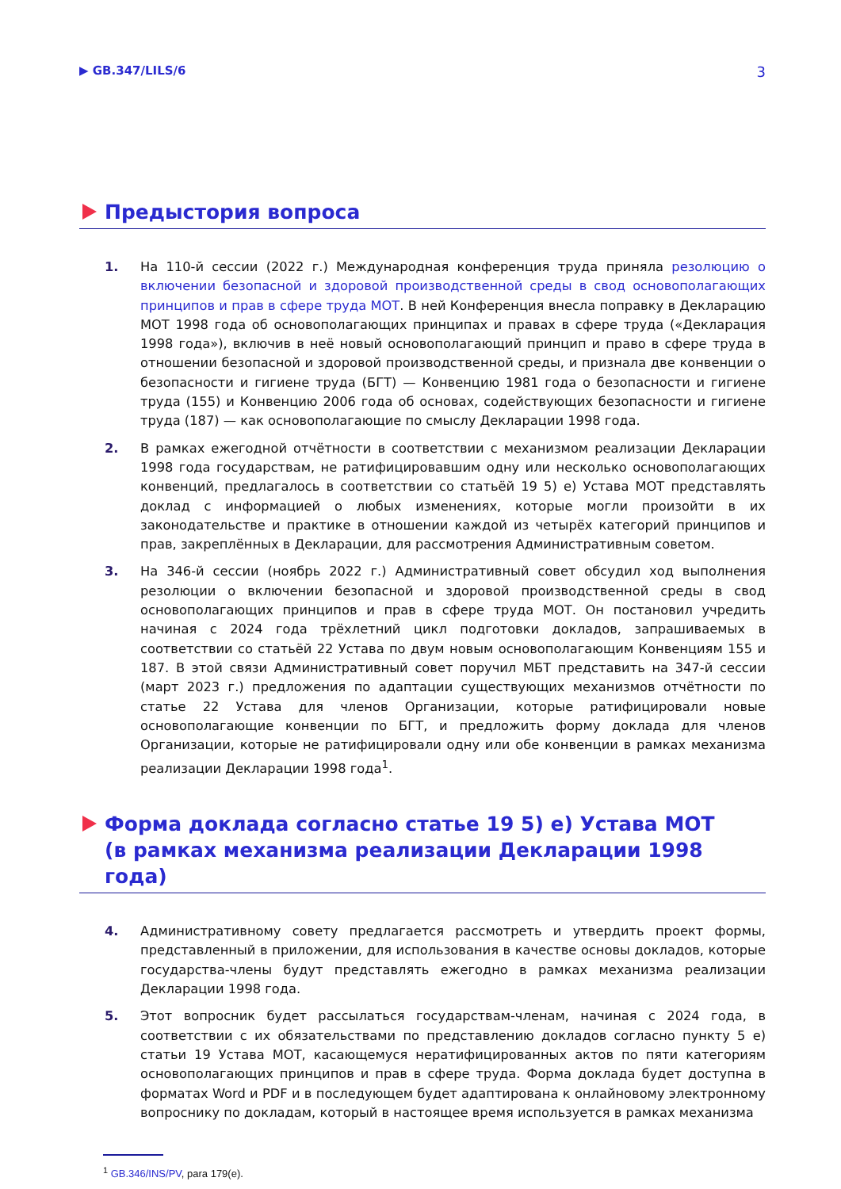▶ GB.347/LILS/6 3
Предыстория вопроса
1. На 110-й сессии (2022 г.) Международная конференция труда приняла резолюцию о включении безопасной и здоровой производственной среды в свод основополагающих принципов и прав в сфере труда МОТ. В ней Конференция внесла поправку в Декларацию МОТ 1998 года об основополагающих принципах и правах в сфере труда («Декларация 1998 года»), включив в неё новый основополагающий принцип и право в сфере труда в отношении безопасной и здоровой производственной среды, и признала две конвенции о безопасности и гигиене труда (БГТ) — Конвенцию 1981 года о безопасности и гигиене труда (155) и Конвенцию 2006 года об основах, содействующих безопасности и гигиене труда (187) — как основополагающие по смыслу Декларации 1998 года.
2. В рамках ежегодной отчётности в соответствии с механизмом реализации Декларации 1998 года государствам, не ратифицировавшим одну или несколько основополагающих конвенций, предлагалось в соответствии со статьёй 19 5) e) Устава МОТ представлять доклад с информацией о любых изменениях, которые могли произойти в их законодательстве и практике в отношении каждой из четырёх категорий принципов и прав, закреплённых в Декларации, для рассмотрения Административным советом.
3. На 346-й сессии (ноябрь 2022 г.) Административный совет обсудил ход выполнения резолюции о включении безопасной и здоровой производственной среды в свод основополагающих принципов и прав в сфере труда МОТ. Он постановил учредить начиная с 2024 года трёхлетний цикл подготовки докладов, запрашиваемых в соответствии со статьёй 22 Устава по двум новым основополагающим Конвенциям 155 и 187. В этой связи Административный совет поручил МБТ представить на 347-й сессии (март 2023 г.) предложения по адаптации существующих механизмов отчётности по статье 22 Устава для членов Организации, которые ратифицировали новые основополагающие конвенции по БГТ, и предложить форму доклада для членов Организации, которые не ратифицировали одну или обе конвенции в рамках механизма реализации Декларации 1998 года<sup>1</sup>.
Форма доклада согласно статье 19 5) e) Устава МОТ
(в рамках механизма реализации Декларации 1998 года)
4. Административному совету предлагается рассмотреть и утвердить проект формы, представленный в приложении, для использования в качестве основы докладов, которые государства-члены будут представлять ежегодно в рамках механизма реализации Декларации 1998 года.
5. Этот вопросник будет рассылаться государствам-членам, начиная с 2024 года, в соответствии с их обязательствами по представлению докладов согласно пункту 5 e) статьи 19 Устава МОТ, касающемуся нератифицированных актов по пяти категориям основополагающих принципов и прав в сфере труда. Форма доклада будет доступна в форматах Word и PDF и в последующем будет адаптирована к онлайновому электронному вопроснику по докладам, который в настоящее время используется в рамках механизма
<sup>1</sup> GB.346/INS/PV, para 179(e).